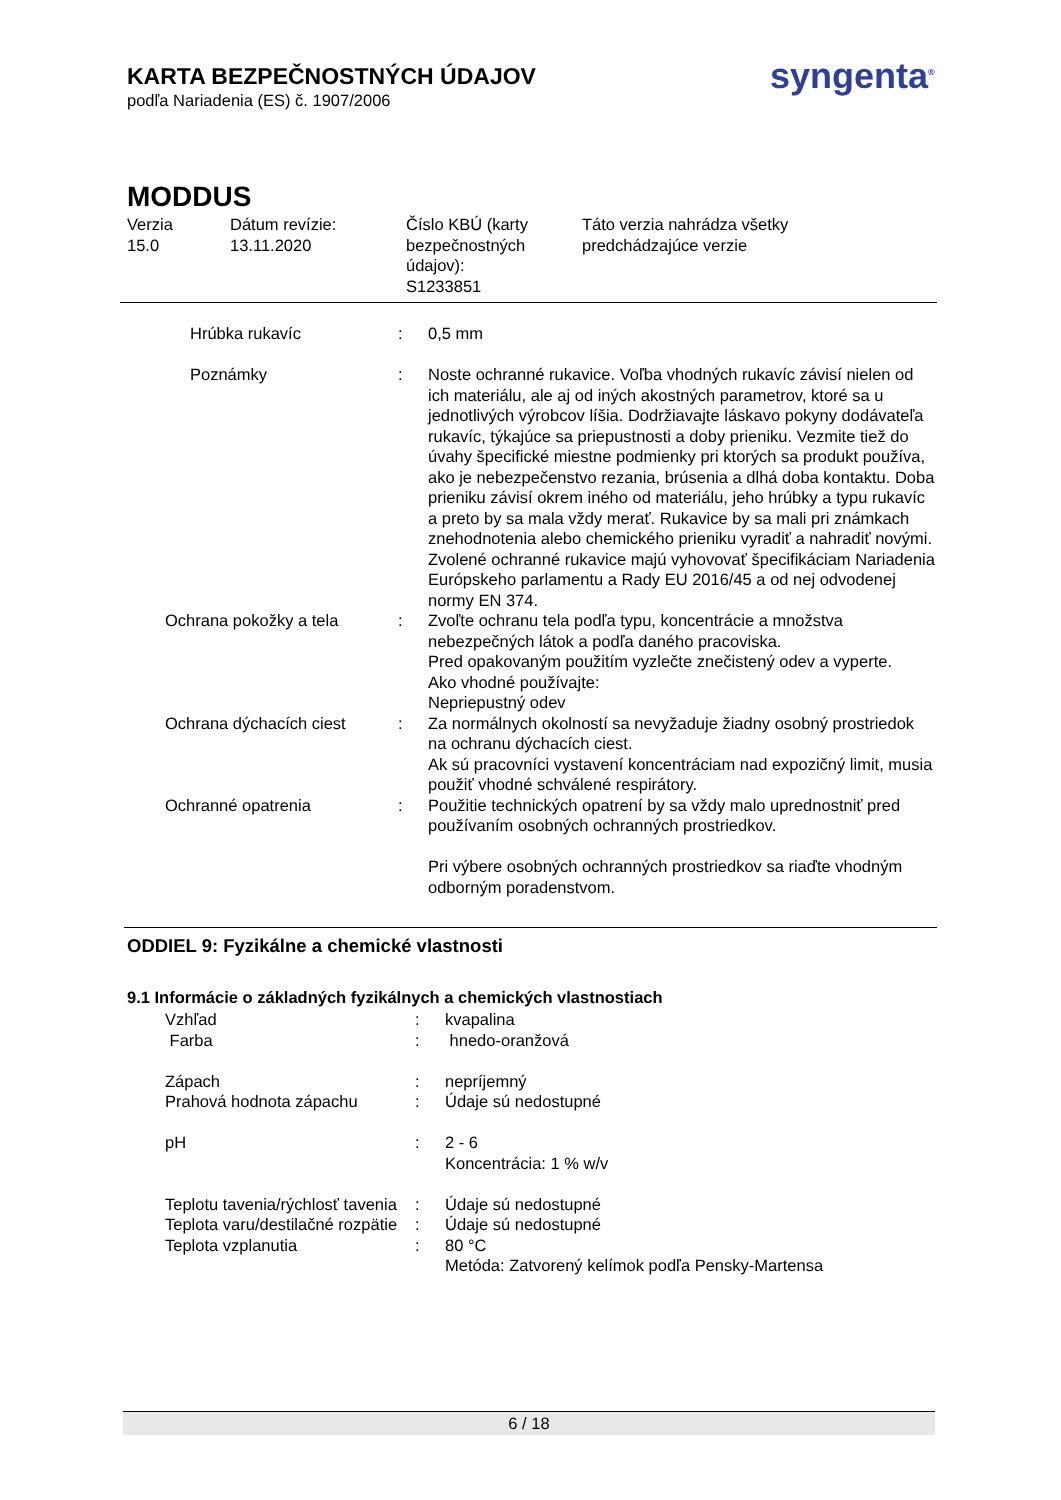KARTA BEZPEČNOSTNÝCH ÚDAJOV
podľa Nariadenia (ES) č. 1907/2006
syngenta<sup>®</sup>
MODDUS
Verzia
15.0
Dátum revízie:
13.11.2020
Číslo KBÚ (karty bezpečnostných údajov):
S1233851
Táto verzia nahrádza všetky
predchádzajúce verzie
| | Hrúbka rukavíc | : | 0,5 mm |
| | Poznámky | : | Noste ochranné rukavice. Voľba vhodných rukavíc závisí nielen od ich materiálu, ale aj od iných akostných parametrov, ktoré sa u jednotlivých výrobcov líšia. Dodržiavajte láskavo pokyny dodávateľa rukavíc, týkajúce sa priepustnosti a doby prieniku. Vezmite tiež do úvahy špecifické miestne podmienky pri ktorých sa produkt používa, ako je nebezpečenstvo rezania, brúsenia a dlhá doba kontaktu. Doba prieniku závisí okrem iného od materiálu, jeho hrúbky a typu rukavíc a preto by sa mala vždy merať. Rukavice by sa mali pri známkach znehodnotenia alebo chemického prieniku vyradiť a nahradiť novými. Zvolené ochranné rukavice majú vyhovovať špecifikáciam Nariadenia Európskeho parlamentu a Rady EU 2016/45 a od nej odvodenej normy EN 374. |
| Ochrana pokožky a tela | | : | Zvoľte ochranu tela podľa typu, koncentrácie a množstva nebezpečných látok a podľa daného pracoviska. Pred opakovaným použitím vyzlečte znečistený odev a vyperte. Ako vhodné používajte: Nepriepustný odev |
| Ochrana dýchacích ciest | | : | Za normálnych okolností sa nevyžaduje žiadny osobný prostriedok na ochranu dýchacích ciest. Ak sú pracovníci vystavení koncentráciam nad expozičný limit, musia použiť vhodné schválené respirátory. |
| Ochranné opatrenia | | : | Použitie technických opatrení by sa vždy malo uprednostniť pred používaním osobných ochranných prostriedkov. Pri výbere osobných ochranných prostriedkov sa riaďte vhodným odborným poradenstvom. |
ODDIEL 9: Fyzikálne a chemické vlastnosti
9.1 Informácie o základných fyzikálnych a chemických vlastnostiach
| | Vzhľad | : | kvapalina |
| | Farba | : | hnedo-oranžová |
| | Zápach | : | nepríjemný |
| | Prahová hodnota zápachu | : | Údaje sú nedostupné |
| | pH | : | 2 - 6 Koncentrácia: 1 % w/v |
| | Teplotu tavenia/rýchlosť tavenia | : | Údaje sú nedostupné |
| | Teplota varu/destilačné rozpätie | : | Údaje sú nedostupné |
| | Teplota vzplanutia | : | 80 °C Metóda: Zatvorený kelímok podľa Pensky-Martensa |
6 / 18